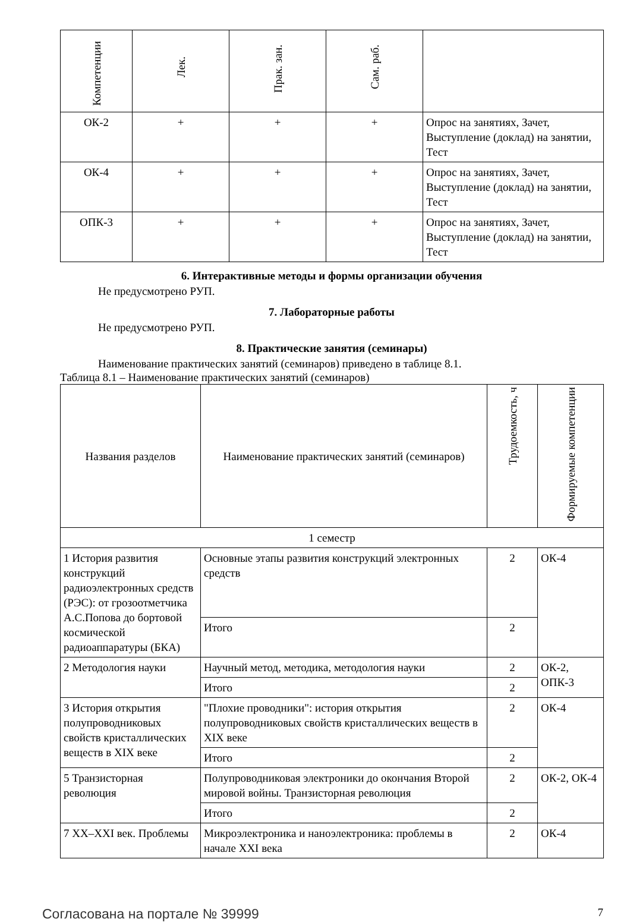| Компетенции | Лек. | Прак. зан. | Сам. раб. | |
| --- | --- | --- | --- | --- |
| ОК-2 | + | + | + | Опрос на занятиях, Зачет, Выступление (доклад) на занятии, Тест |
| ОК-4 | + | + | + | Опрос на занятиях, Зачет, Выступление (доклад) на занятии, Тест |
| ОПК-3 | + | + | + | Опрос на занятиях, Зачет, Выступление (доклад) на занятии, Тест |
6. Интерактивные методы и формы организации обучения
Не предусмотрено РУП.
7. Лабораторные работы
Не предусмотрено РУП.
8. Практические занятия (семинары)
Наименование практических занятий (семинаров) приведено в таблице 8.1.
Таблица 8.1 – Наименование практических занятий (семинаров)
| Названия разделов | Наименование практических занятий (семинаров) | Трудоемкость, ч | Формируемые компетенции |
| --- | --- | --- | --- |
| 1 семестр | | | |
| 1 История развития конструкций радиоэлектронных средств (РЭС): от грозоотметчика А.С.Попова до бортовой космической радиоаппаратуры (БКА) | Основные этапы развития конструкций электронных средств | 2 | ОК-4 |
| | Итого | 2 | |
| 2 Методология науки | Научный метод, методика, методология науки | 2 | ОК-2, ОПК-3 |
| | Итого | 2 | |
| 3 История открытия полупроводниковых свойств кристаллических веществ в XIX веке | "Плохие проводники": история открытия полупроводниковых свойств кристаллических веществ в XIX веке | 2 | ОК-4 |
| | Итого | 2 | |
| 5 Транзисторная революция | Полупроводниковая электроники до окончания Второй мировой войны. Транзисторная революция | 2 | ОК-2, ОК-4 |
| | Итого | 2 | |
| 7 XX–XXI век. Проблемы | Микроэлектроника и наноэлектроника: проблемы в начале XXI века | 2 | ОК-4 |
Согласована на портале № 39999 7